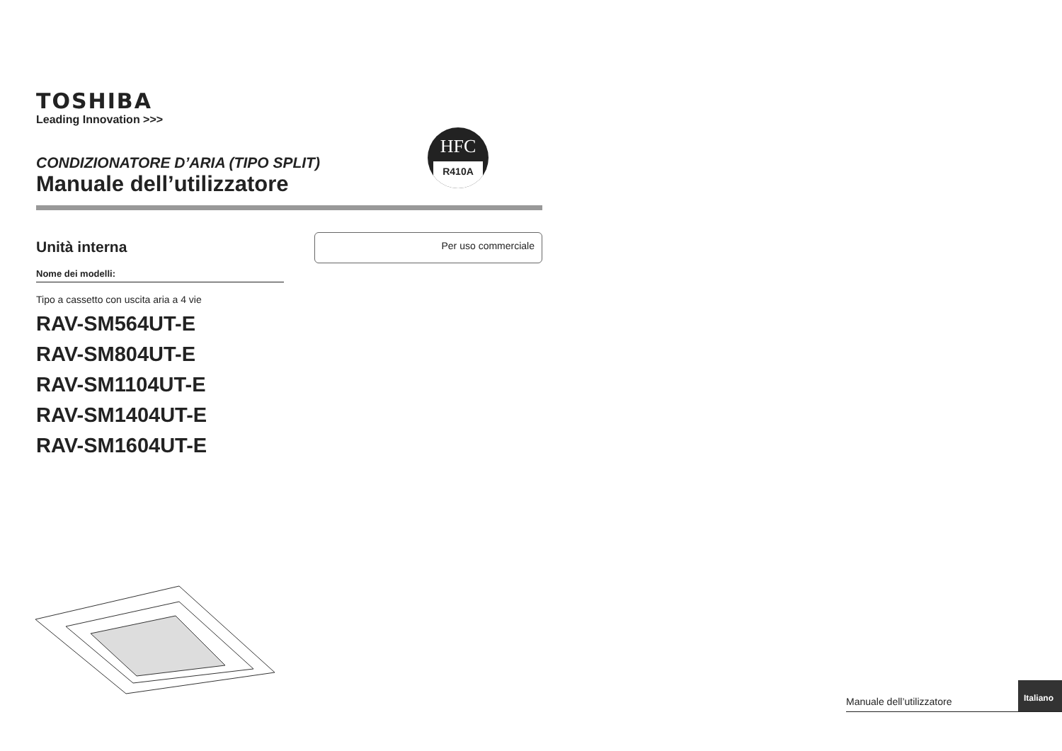TOSHIBA
Leading Innovation >>>
CONDIZIONATORE D’ARIA (TIPO SPLIT)
Manuale dell’utilizzatore
Unità interna
Nome dei modelli:
Tipo a cassetto con uscita aria a 4 vie
RAV-SM564UT-E
RAV-SM804UT-E
RAV-SM1104UT-E
RAV-SM1404UT-E
RAV-SM1604UT-E
HFC
R410A
Per uso commerciale
Manuale dell’utilizzatore Italiano